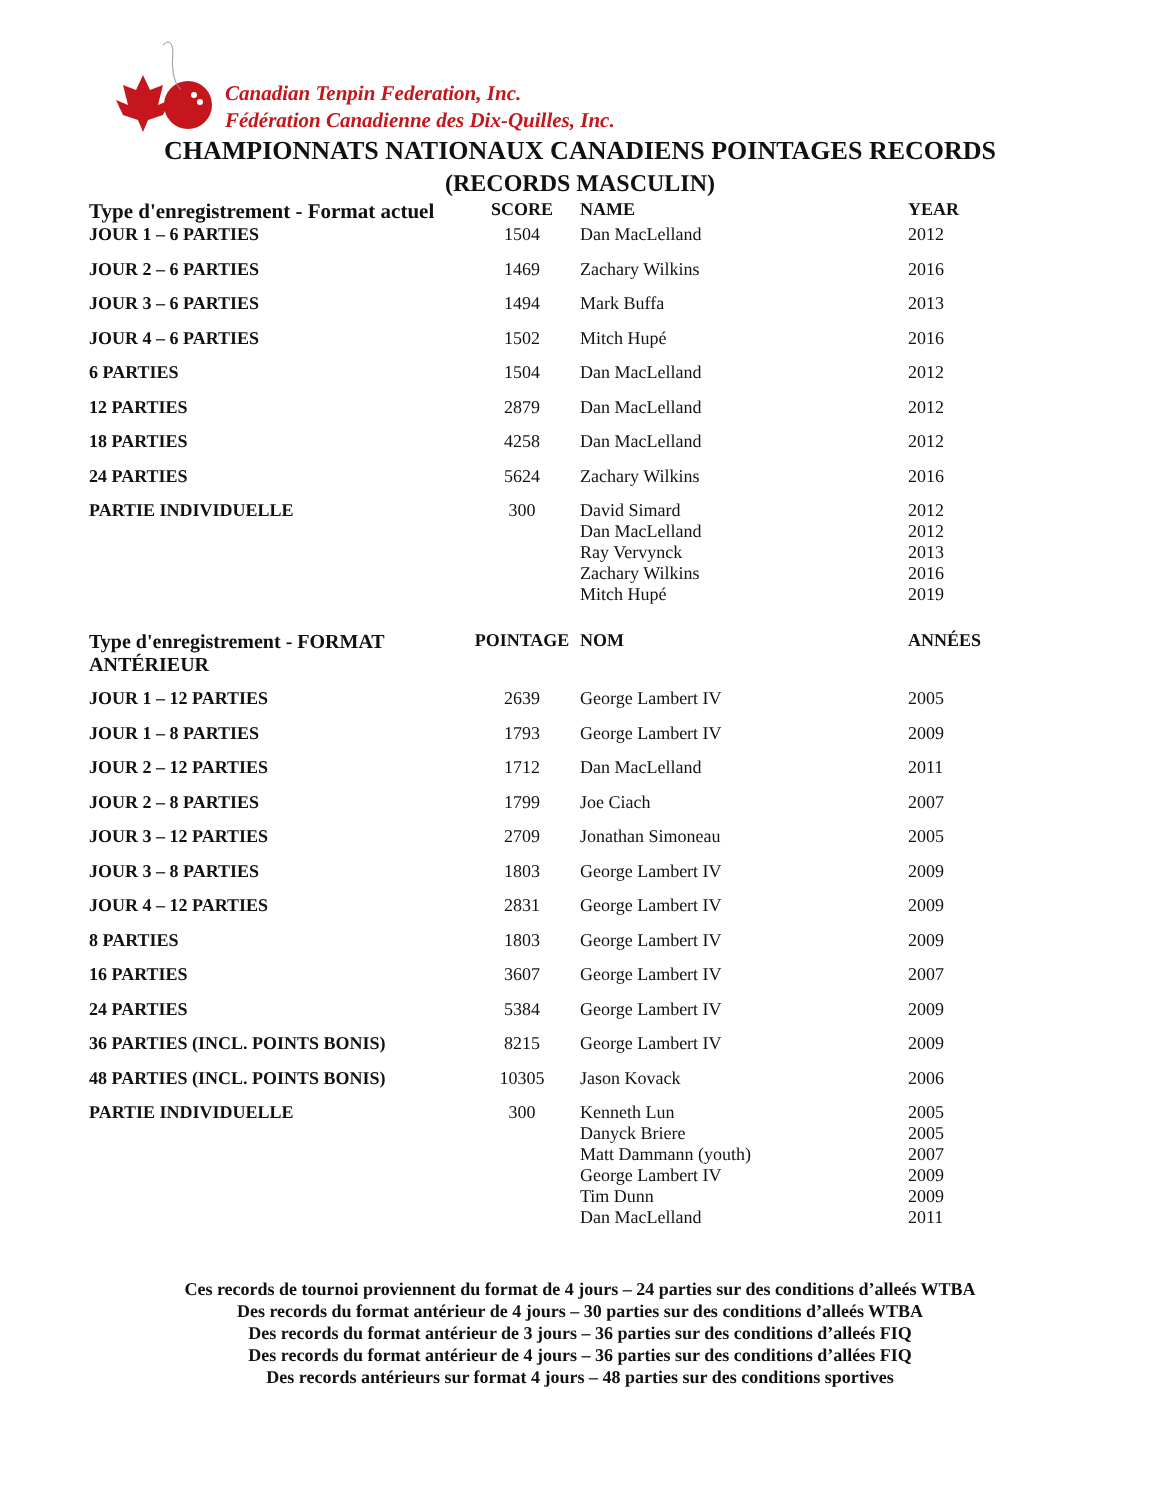Canadian Tenpin Federation, Inc.
Fédération Canadienne des Dix-Quilles, Inc.
CHAMPIONNATS NATIONAUX CANADIENS POINTAGES RECORDS
(RECORDS MASCULIN)
| Type d'enregistrement - Format actuel | SCORE | NAME | YEAR |
| --- | --- | --- | --- |
| JOUR 1 – 6 PARTIES | 1504 | Dan MacLelland | 2012 |
| JOUR 2 – 6 PARTIES | 1469 | Zachary Wilkins | 2016 |
| JOUR 3 – 6 PARTIES | 1494 | Mark Buffa | 2013 |
| JOUR 4 – 6 PARTIES | 1502 | Mitch Hupé | 2016 |
| 6 PARTIES | 1504 | Dan MacLelland | 2012 |
| 12 PARTIES | 2879 | Dan MacLelland | 2012 |
| 18 PARTIES | 4258 | Dan MacLelland | 2012 |
| 24 PARTIES | 5624 | Zachary Wilkins | 2016 |
| PARTIE INDIVIDUELLE | 300 | David Simard Dan MacLelland Ray Vervynck Zachary Wilkins Mitch Hupé | 2012 2012 2013 2016 2019 |
| Type d'enregistrement - FORMAT ANTÉRIEUR | POINTAGE | NOM | ANNÉES |
| JOUR 1 – 12 PARTIES | 2639 | George Lambert IV | 2005 |
| JOUR 1 – 8 PARTIES | 1793 | George Lambert IV | 2009 |
| JOUR 2 – 12 PARTIES | 1712 | Dan MacLelland | 2011 |
| JOUR 2 – 8 PARTIES | 1799 | Joe Ciach | 2007 |
| JOUR 3 – 12 PARTIES | 2709 | Jonathan Simoneau | 2005 |
| JOUR 3 – 8 PARTIES | 1803 | George Lambert IV | 2009 |
| JOUR 4 – 12 PARTIES | 2831 | George Lambert IV | 2009 |
| 8 PARTIES | 1803 | George Lambert IV | 2009 |
| 16 PARTIES | 3607 | George Lambert IV | 2007 |
| 24 PARTIES | 5384 | George Lambert IV | 2009 |
| 36 PARTIES (INCL. POINTS BONIS) | 8215 | George Lambert IV | 2009 |
| 48 PARTIES (INCL. POINTS BONIS) | 10305 | Jason Kovack | 2006 |
| PARTIE INDIVIDUELLE | 300 | Kenneth Lun Danyck Briere Matt Dammann (youth) George Lambert IV Tim Dunn Dan MacLelland | 2005 2005 2007 2009 2009 2011 |
Ces records de tournoi proviennent du format de 4 jours – 24 parties sur des conditions d’alleés WTBA
Des records du format antérieur de 4 jours – 30 parties sur des conditions d’alleés WTBA
Des records du format antérieur de 3 jours – 36 parties sur des conditions d’alleés FIQ
Des records du format antérieur de 4 jours – 36 parties sur des conditions d’allées FIQ
Des records antérieurs sur format 4 jours – 48 parties sur des conditions sportives